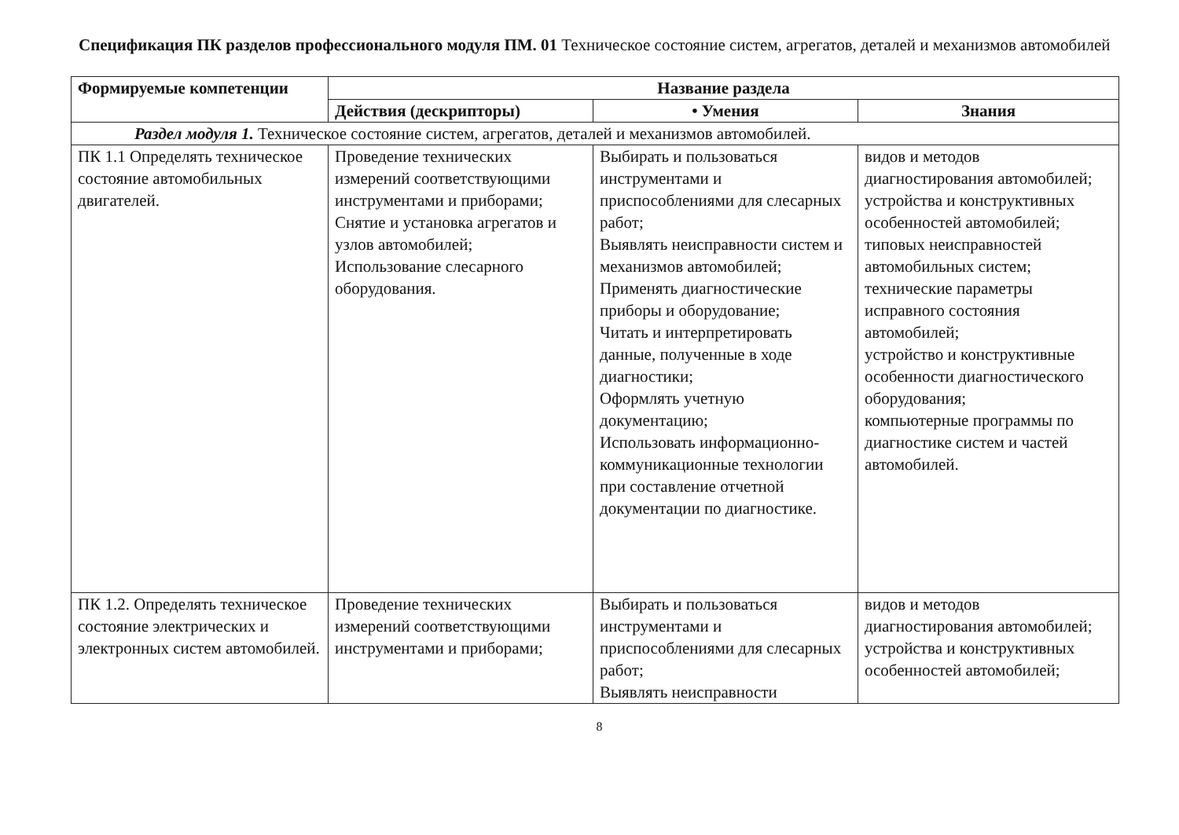Спецификация ПК разделов профессионального модуля ПМ. 01 Техническое состояние систем, агрегатов, деталей и механизмов автомобилей
| Формируемые компетенции | Название раздела | | |
| --- | --- | --- | --- |
| | Действия (дескрипторы) | • Умения | Знания |
| Раздел модуля 1. Техническое состояние систем, агрегатов, деталей и механизмов автомобилей. | | | |
| ПК 1.1 Определять техническое состояние автомобильных двигателей. | Проведение технических измерений соответствующими инструментами и приборами; Снятие и установка агрегатов и узлов автомобилей; Использование слесарного оборудования. | Выбирать и пользоваться инструментами и приспособлениями для слесарных работ; Выявлять неисправности систем и механизмов автомобилей; Применять диагностические приборы и оборудование; Читать и интерпретировать данные, полученные в ходе диагностики; Оформлять учетную документацию; Использовать информационно-коммуникационные технологии при составление отчетной документации по диагностике. | видов и методов диагностирования автомобилей; устройства и конструктивных особенностей автомобилей; типовых неисправностей автомобильных систем; технические параметры исправного состояния автомобилей; устройство и конструктивные особенности диагностического оборудования; компьютерные программы по диагностике систем и частей автомобилей. |
| ПК 1.2. Определять техническое состояние электрических и электронных систем автомобилей. | Проведение технических измерений соответствующими инструментами и приборами; | Выбирать и пользоваться инструментами и приспособлениями для слесарных работ; Выявлять неисправности | видов и методов диагностирования автомобилей; устройства и конструктивных особенностей автомобилей; |
8